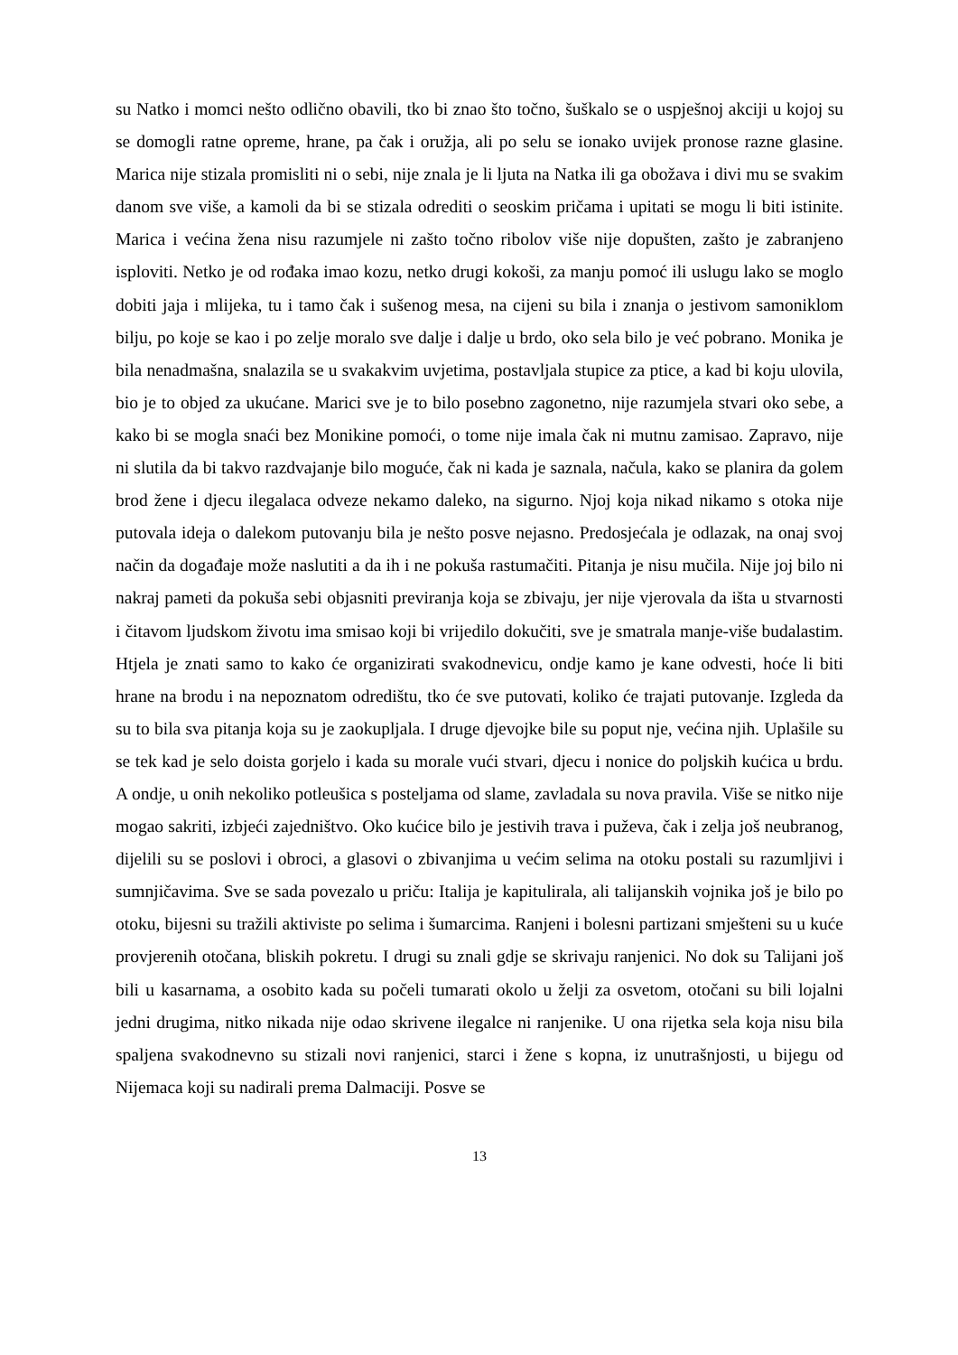su Natko i momci nešto odlično obavili, tko bi znao što točno, šuškalo se o uspješnoj akciji u kojoj su se domogli ratne opreme, hrane, pa čak i oružja, ali po selu se ionako uvijek pronose razne glasine. Marica nije stizala promisliti ni o sebi, nije znala je li ljuta na Natka ili ga obožava i divi mu se svakim danom sve više, a kamoli da bi se stizala odrediti o seoskim pričama i upitati se mogu li biti istinite. Marica i većina žena nisu razumjele ni zašto točno ribolov više nije dopušten, zašto je zabranjeno isploviti. Netko je od rođaka imao kozu, netko drugi kokoši, za manju pomoć ili uslugu lako se moglo dobiti jaja i mlijeka, tu i tamo čak i sušenog mesa, na cijeni su bila i znanja o jestivom samoniklom bilju, po koje se kao i po zelje moralo sve dalje i dalje u brdo, oko sela bilo je već pobrano. Monika je bila nenadmašna, snalazila se u svakakvim uvjetima, postavljala stupice za ptice, a kad bi koju ulovila, bio je to objed za ukućane. Marici sve je to bilo posebno zagonetno, nije razumjela stvari oko sebe, a kako bi se mogla snaći bez Monikine pomoći, o tome nije imala čak ni mutnu zamisao. Zapravo, nije ni slutila da bi takvo razdvajanje bilo moguće, čak ni kada je saznala, načula, kako se planira da golem brod žene i djecu ilegalaca odveze nekamo daleko, na sigurno. Njoj koja nikad nikamo s otoka nije putovala ideja o dalekom putovanju bila je nešto posve nejasno. Predosjećala je odlazak, na onaj svoj način da događaje može naslutiti a da ih i ne pokuša rastumačiti. Pitanja je nisu mučila. Nije joj bilo ni nakraj pameti da pokuša sebi objasniti previranja koja se zbivaju, jer nije vjerovala da išta u stvarnosti i čitavom ljudskom životu ima smisao koji bi vrijedilo dokučiti, sve je smatrala manje-više budalastim. Htjela je znati samo to kako će organizirati svakodnevicu, ondje kamo je kane odvesti, hoće li biti hrane na brodu i na nepoznatom odredištu, tko će sve putovati, koliko će trajati putovanje. Izgleda da su to bila sva pitanja koja su je zaokupljala. I druge djevojke bile su poput nje, većina njih. Uplašile su se tek kad je selo doista gorjelo i kada su morale vući stvari, djecu i nonice do poljskih kućica u brdu. A ondje, u onih nekoliko potleušica s posteljama od slame, zavladala su nova pravila. Više se nitko nije mogao sakriti, izbjeći zajedništvo. Oko kućice bilo je jestivih trava i puževa, čak i zelja još neubranog, dijelili su se poslovi i obroci, a glasovi o zbivanjima u većim selima na otoku postali su razumljivi i sumnjičavima. Sve se sada povezalo u priču: Italija je kapitulirala, ali talijanskih vojnika još je bilo po otoku, bijesni su tražili aktiviste po selima i šumarcima. Ranjeni i bolesni partizani smješteni su u kuće provjerenih otočana, bliskih pokretu. I drugi su znali gdje se skrivaju ranjenici. No dok su Talijani još bili u kasarnama, a osobito kada su počeli tumarati okolo u želji za osvetom, otočani su bili lojalni jedni drugima, nitko nikada nije odao skrivene ilegalce ni ranjenike. U ona rijetka sela koja nisu bila spaljena svakodnevno su stizali novi ranjenici, starci i žene s kopna, iz unutrašnjosti, u bijegu od Nijemaca koji su nadirali prema Dalmaciji. Posve se
13